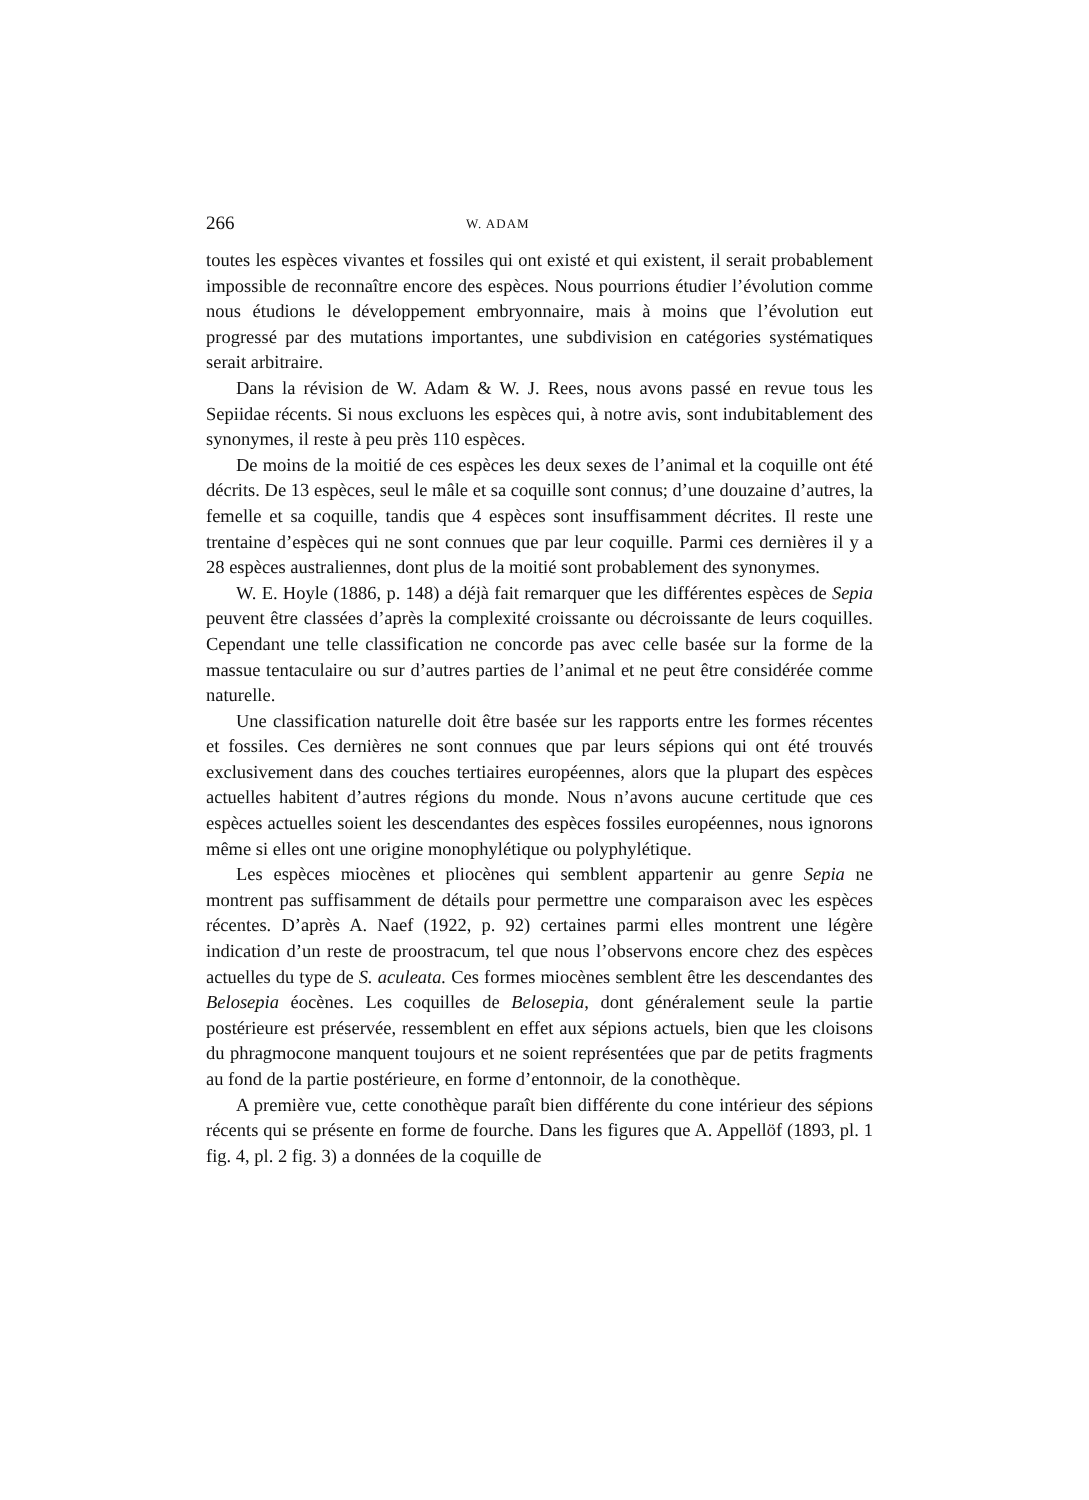266 W. ADAM
toutes les espèces vivantes et fossiles qui ont existé et qui existent, il serait probablement impossible de reconnaître encore des espèces. Nous pourrions étudier l’évolution comme nous étudions le développement embryonnaire, mais à moins que l’évolution eut progressé par des mutations importantes, une subdivision en catégories systématiques serait arbitraire.
Dans la révision de W. Adam & W. J. Rees, nous avons passé en revue tous les Sepiidae récents. Si nous excluons les espèces qui, à notre avis, sont indubitablement des synonymes, il reste à peu près 110 espèces.
De moins de la moitié de ces espèces les deux sexes de l’animal et la coquille ont été décrits. De 13 espèces, seul le mâle et sa coquille sont connus; d’une douzaine d’autres, la femelle et sa coquille, tandis que 4 espèces sont insuffisamment décrites. Il reste une trentaine d’espèces qui ne sont connues que par leur coquille. Parmi ces dernières il y a 28 espèces australiennes, dont plus de la moitié sont probablement des synonymes.
W. E. Hoyle (1886, p. 148) a déjà fait remarquer que les différentes espèces de Sepia peuvent être classées d’après la complexité croissante ou décroissante de leurs coquilles. Cependant une telle classification ne concorde pas avec celle basée sur la forme de la massue tentaculaire ou sur d’autres parties de l’animal et ne peut être considérée comme naturelle.
Une classification naturelle doit être basée sur les rapports entre les formes récentes et fossiles. Ces dernières ne sont connues que par leurs sépions qui ont été trouvés exclusivement dans des couches tertiaires européennes, alors que la plupart des espèces actuelles habitent d’autres régions du monde. Nous n’avons aucune certitude que ces espèces actuelles soient les descendantes des espèces fossiles européennes, nous ignorons même si elles ont une origine monophylétique ou polyphylétique.
Les espèces miocènes et pliocènes qui semblent appartenir au genre Sepia ne montrent pas suffisamment de détails pour permettre une comparaison avec les espèces récentes. D’après A. Naef (1922, p. 92) certaines parmi elles montrent une légère indication d’un reste de proostracum, tel que nous l’observons encore chez des espèces actuelles du type de S. aculeata. Ces formes miocènes semblent être les descendantes des Belosepia éocènes. Les coquilles de Belosepia, dont généralement seule la partie postérieure est préservée, ressemblent en effet aux sépions actuels, bien que les cloisons du phragmocone manquent toujours et ne soient représentées que par de petits fragments au fond de la partie postérieure, en forme d’entonnoir, de la conothèque.
A première vue, cette conothèque paraît bien différente du cone intérieur des sépions récents qui se présente en forme de fourche. Dans les figures que A. Appellöf (1893, pl. 1 fig. 4, pl. 2 fig. 3) a données de la coquille de